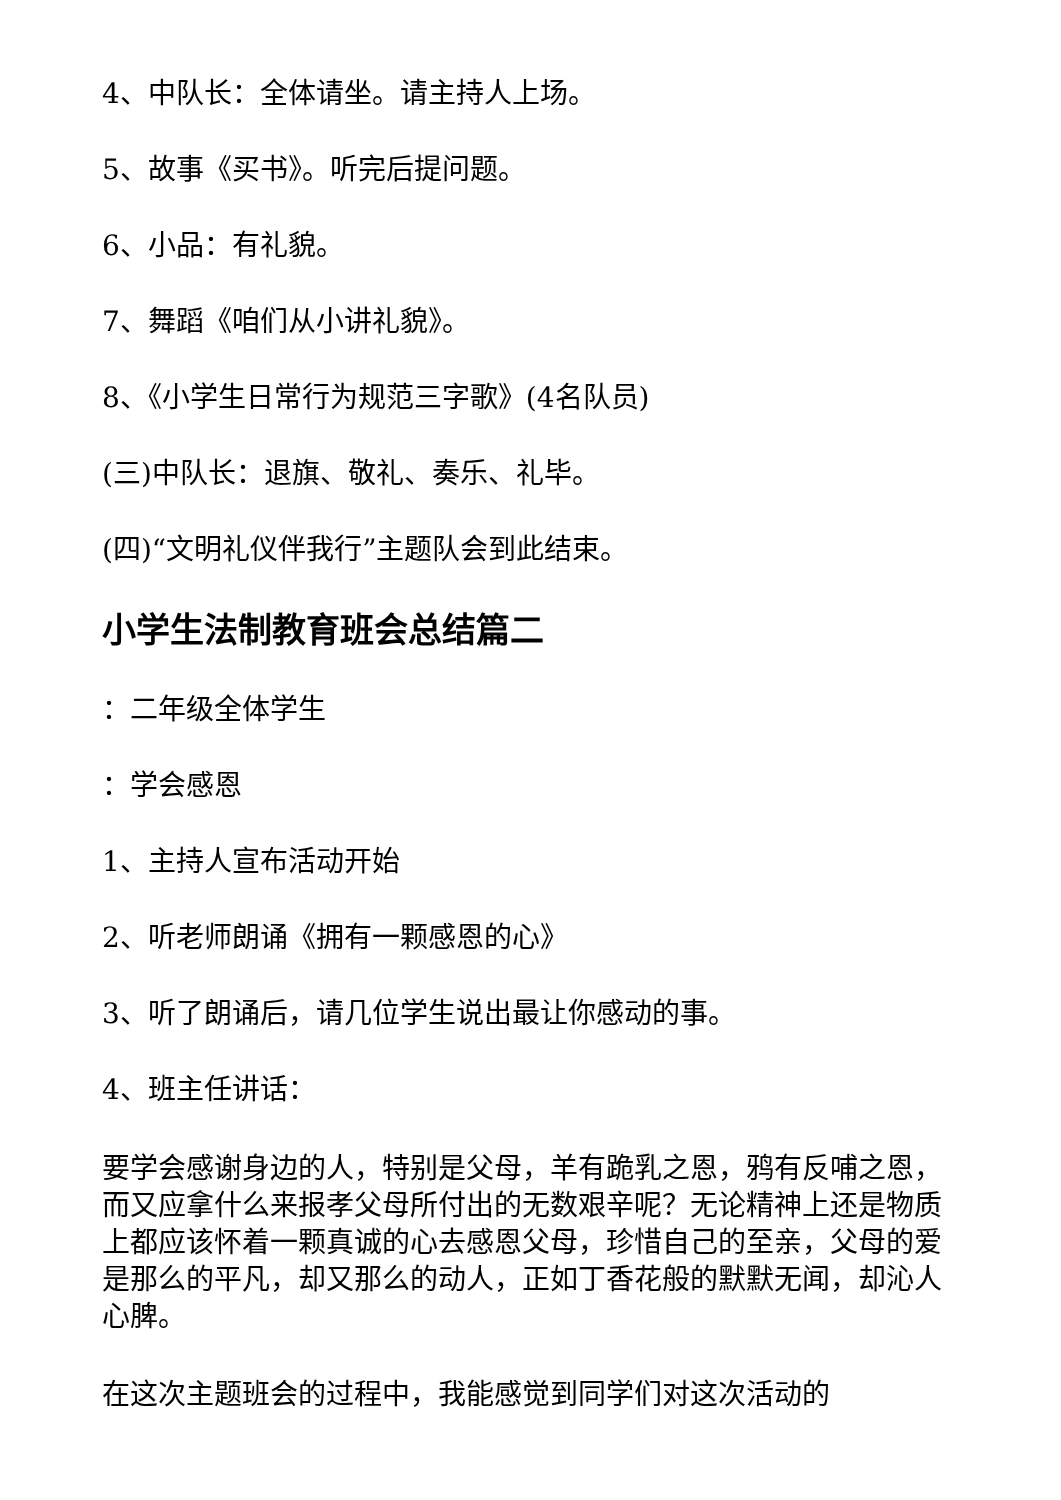4、中队长：全体请坐。请主持人上场。
5、故事《买书》。听完后提问题。
6、小品：有礼貌。
7、舞蹈《咱们从小讲礼貌》。
8、《小学生日常行为规范三字歌》(4名队员)
(三)中队长：退旗、敬礼、奏乐、礼毕。
(四)“文明礼仪伴我行”主题队会到此结束。
小学生法制教育班会总结篇二
：二年级全体学生
：学会感恩
1、主持人宣布活动开始
2、听老师朗诵《拥有一颗感恩的心》
3、听了朗诵后，请几位学生说出最让你感动的事。
4、班主任讲话：
要学会感谢身边的人，特别是父母，羊有跪乳之恩，鸦有反哺之恩，而又应拿什么来报孝父母所付出的无数艰辛呢？无论精神上还是物质上都应该怀着一颗真诚的心去感恩父母，珍惜自己的至亲，父母的爱是那么的平凡，却又那么的动人，正如丁香花般的默默无闻，却沁人心脾。
在这次主题班会的过程中，我能感觉到同学们对这次活动的